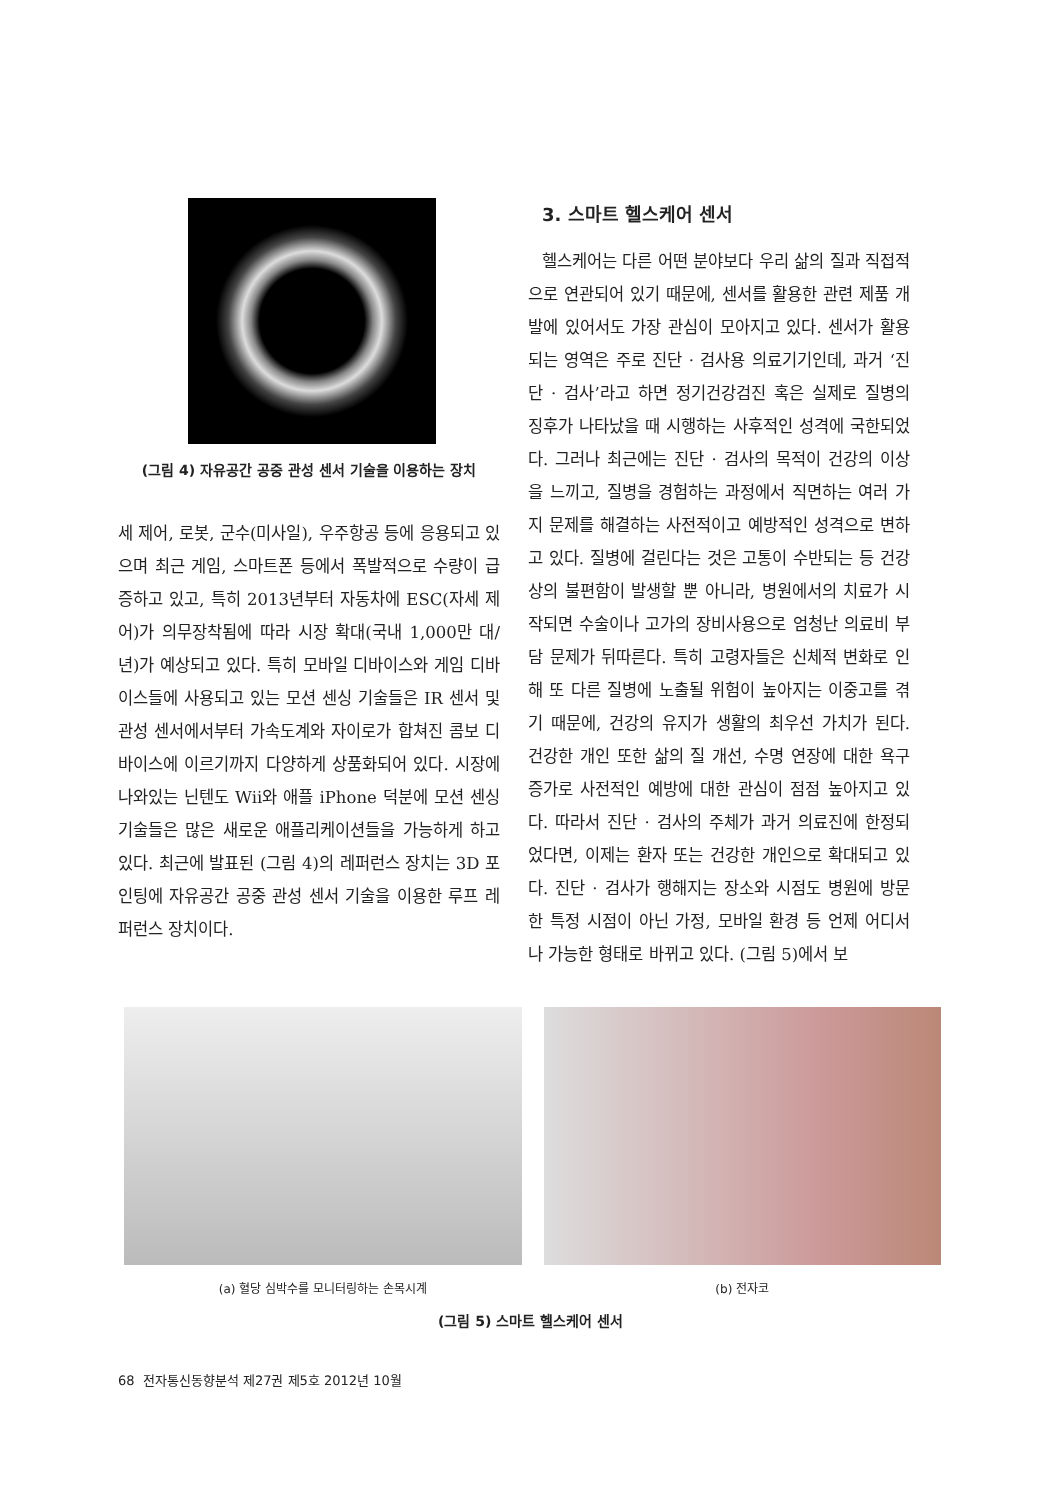(그림 4) 자유공간 공중 관성 센서 기술을 이용하는 장치
세 제어, 로봇, 군수(미사일), 우주항공 등에 응용되고 있으며 최근 게임, 스마트폰 등에서 폭발적으로 수량이 급증하고 있고, 특히 2013년부터 자동차에 ESC(자세 제어)가 의무장착됨에 따라 시장 확대(국내 1,000만 대/년)가 예상되고 있다. 특히 모바일 디바이스와 게임 디바이스들에 사용되고 있는 모션 센싱 기술들은 IR 센서 및 관성 센서에서부터 가속도계와 자이로가 합쳐진 콤보 디바이스에 이르기까지 다양하게 상품화되어 있다. 시장에 나와있는 닌텐도 Wii와 애플 iPhone 덕분에 모션 센싱 기술들은 많은 새로운 애플리케이션들을 가능하게 하고 있다. 최근에 발표된 (그림 4)의 레퍼런스 장치는 3D 포인팅에 자유공간 공중 관성 센서 기술을 이용한 루프 레퍼런스 장치이다.
3. 스마트 헬스케어 센서
헬스케어는 다른 어떤 분야보다 우리 삶의 질과 직접적으로 연관되어 있기 때문에, 센서를 활용한 관련 제품 개발에 있어서도 가장 관심이 모아지고 있다. 센서가 활용되는 영역은 주로 진단 · 검사용 의료기기인데, 과거 ‘진단 · 검사’라고 하면 정기건강검진 혹은 실제로 질병의 징후가 나타났을 때 시행하는 사후적인 성격에 국한되었다. 그러나 최근에는 진단 · 검사의 목적이 건강의 이상을 느끼고, 질병을 경험하는 과정에서 직면하는 여러 가지 문제를 해결하는 사전적이고 예방적인 성격으로 변하고 있다. 질병에 걸린다는 것은 고통이 수반되는 등 건강상의 불편함이 발생할 뿐 아니라, 병원에서의 치료가 시작되면 수술이나 고가의 장비사용으로 엄청난 의료비 부담 문제가 뒤따른다. 특히 고령자들은 신체적 변화로 인해 또 다른 질병에 노출될 위험이 높아지는 이중고를 겪기 때문에, 건강의 유지가 생활의 최우선 가치가 된다. 건강한 개인 또한 삶의 질 개선, 수명 연장에 대한 욕구 증가로 사전적인 예방에 대한 관심이 점점 높아지고 있다. 따라서 진단 · 검사의 주체가 과거 의료진에 한정되었다면, 이제는 환자 또는 건강한 개인으로 확대되고 있다. 진단 · 검사가 행해지는 장소와 시점도 병원에 방문한 특정 시점이 아닌 가정, 모바일 환경 등 언제 어디서나 가능한 형태로 바뀌고 있다. (그림 5)에서 보
(a) 혈당 심박수를 모니터링하는 손목시계
(b) 전자코
(그림 5) 스마트 헬스케어 센서
68 전자통신동향분석 제27권 제5호 2012년 10월